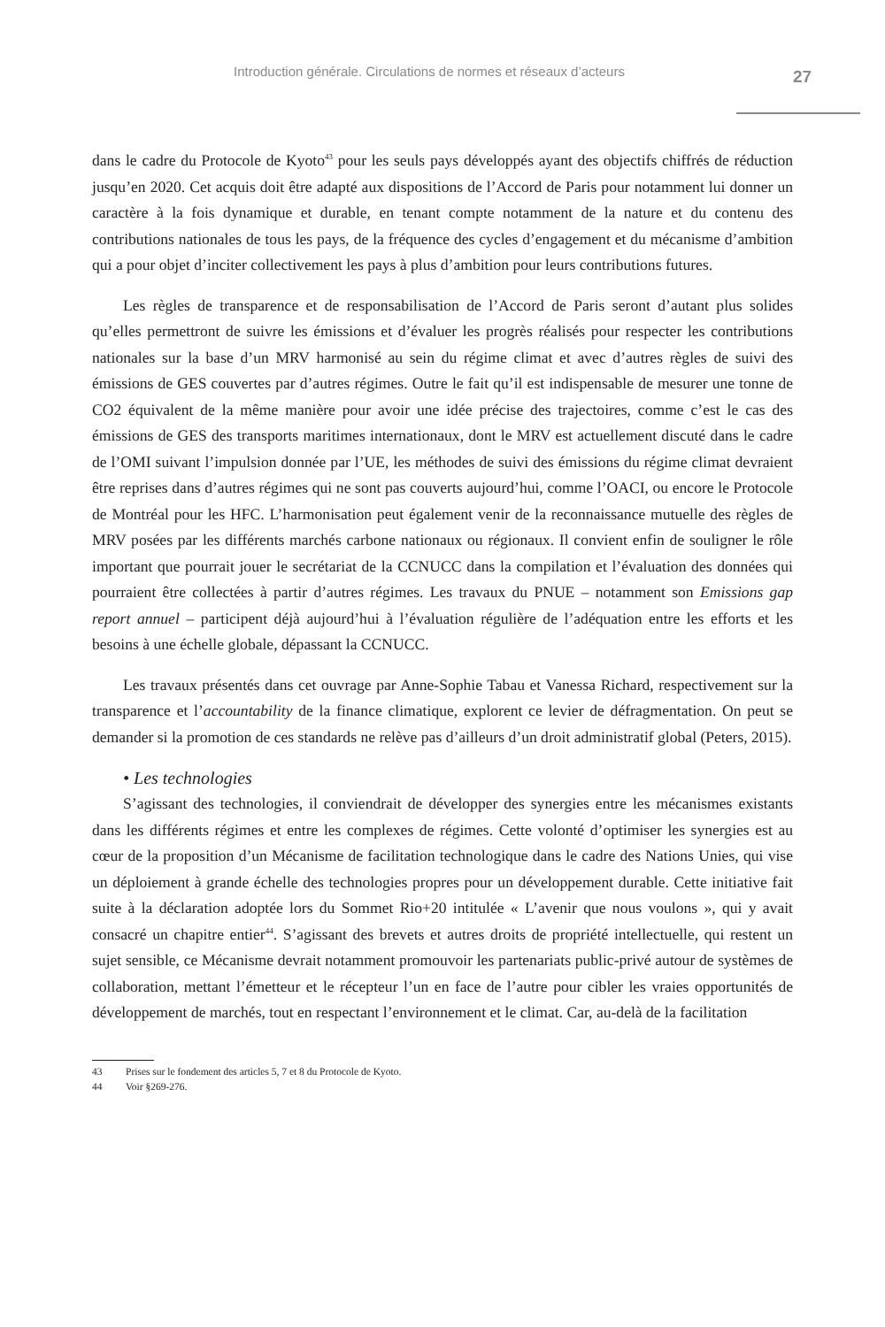Introduction générale. Circulations de normes et réseaux d’acteurs
27
dans le cadre du Protocole de Kyoto<sup>43</sup> pour les seuls pays développés ayant des objectifs chiffrés de réduction jusqu’en 2020. Cet acquis doit être adapté aux dispositions de l’Accord de Paris pour notamment lui donner un caractère à la fois dynamique et durable, en tenant compte notamment de la nature et du contenu des contributions nationales de tous les pays, de la fréquence des cycles d’engagement et du mécanisme d’ambition qui a pour objet d’inciter collectivement les pays à plus d’ambition pour leurs contributions futures.
Les règles de transparence et de responsabilisation de l’Accord de Paris seront d’autant plus solides qu’elles permettront de suivre les émissions et d’évaluer les progrès réalisés pour respecter les contributions nationales sur la base d’un MRV harmonisé au sein du régime climat et avec d’autres règles de suivi des émissions de GES couvertes par d’autres régimes. Outre le fait qu’il est indispensable de mesurer une tonne de CO2 équivalent de la même manière pour avoir une idée précise des trajectoires, comme c’est le cas des émissions de GES des transports maritimes internationaux, dont le MRV est actuellement discuté dans le cadre de l’OMI suivant l’impulsion donnée par l’UE, les méthodes de suivi des émissions du régime climat devraient être reprises dans d’autres régimes qui ne sont pas couverts aujourd’hui, comme l’OACI, ou encore le Protocole de Montréal pour les HFC. L’harmonisation peut également venir de la reconnaissance mutuelle des règles de MRV posées par les différents marchés carbone nationaux ou régionaux. Il convient enfin de souligner le rôle important que pourrait jouer le secrétariat de la CCNUCC dans la compilation et l’évaluation des données qui pourraient être collectées à partir d’autres régimes. Les travaux du PNUE – notamment son Emissions gap report annuel – participent déjà aujourd’hui à l’évaluation régulière de l’adéquation entre les efforts et les besoins à une échelle globale, dépassant la CCNUCC.
Les travaux présentés dans cet ouvrage par Anne-Sophie Tabau et Vanessa Richard, respectivement sur la transparence et l’accountability de la finance climatique, explorent ce levier de défragmentation. On peut se demander si la promotion de ces standards ne relève pas d’ailleurs d’un droit administratif global (Peters, 2015).
• Les technologies
S’agissant des technologies, il conviendrait de développer des synergies entre les mécanismes existants dans les différents régimes et entre les complexes de régimes. Cette volonté d’optimiser les synergies est au cœur de la proposition d’un Mécanisme de facilitation technologique dans le cadre des Nations Unies, qui vise un déploiement à grande échelle des technologies propres pour un développement durable. Cette initiative fait suite à la déclaration adoptée lors du Sommet Rio+20 intitulée « L’avenir que nous voulons », qui y avait consacré un chapitre entier<sup>44</sup>. S’agissant des brevets et autres droits de propriété intellectuelle, qui restent un sujet sensible, ce Mécanisme devrait notamment promouvoir les partenariats public-privé autour de systèmes de collaboration, mettant l’émetteur et le récepteur l’un en face de l’autre pour cibler les vraies opportunités de développement de marchés, tout en respectant l’environnement et le climat. Car, au-delà de la facilitation
43 Prises sur le fondement des articles 5, 7 et 8 du Protocole de Kyoto.
44 Voir §269-276.